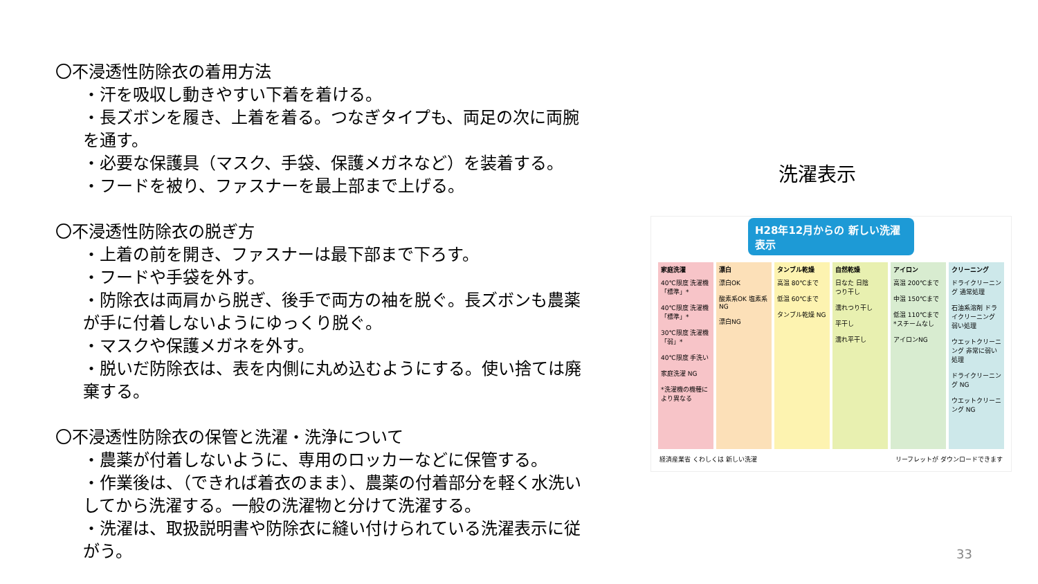〇不浸透性防除衣の着用方法
・汗を吸収し動きやすい下着を着ける。
・長ズボンを履き、上着を着る。つなぎタイプも、両足の次に両腕を通す。
・必要な保護具（マスク、手袋、保護メガネなど）を装着する。
・フードを被り、ファスナーを最上部まで上げる。
〇不浸透性防除衣の脱ぎ方
・上着の前を開き、ファスナーは最下部まで下ろす。
・フードや手袋を外す。
・防除衣は両肩から脱ぎ、後手で両方の袖を脱ぐ。長ズボンも農薬が手に付着しないようにゆっくり脱ぐ。
・マスクや保護メガネを外す。
・脱いだ防除衣は、表を内側に丸め込むようにする。使い捨ては廃棄する。
〇不浸透性防除衣の保管と洗濯・洗浄について
・農薬が付着しないように、専用のロッカーなどに保管する。
・作業後は、（できれば着衣のまま）、農薬の付着部分を軽く水洗いしてから洗濯する。一般の洗濯物と分けて洗濯する。
・洗濯は、取扱説明書や防除衣に縫い付けられている洗濯表示に従がう。
洗濯表示
H28年12月からの 新しい洗濯表示
家庭洗濯
40℃限度 洗濯機「標準」*
40℃限度 洗濯機「標準」*
30℃限度 洗濯機「弱」*
40℃限度 手洗い
家庭洗濯 NG
*洗濯機の機種により異なる
漂白
漂白OK
酸素系OK 塩素系NG
漂白NG
タンブル乾燥
高温 80℃まで
低温 60℃まで
タンブル乾燥 NG
自然乾燥
日なた 日陰
つり干し
濡れつり干し
平干し
濡れ平干し
アイロン
高温 200℃まで
中温 150℃まで
低温 110℃まで *スチームなし
アイロンNG
クリーニング
ドライクリーニング 通常処理
石油系溶剤 ドライクリーニング 弱い処理
ウエットクリーニング 非常に弱い処理
ドライクリーニング NG
ウエットクリーニング NG
経済産業省 くわしくは 新しい洗濯 リーフレットが ダウンロードできます
33